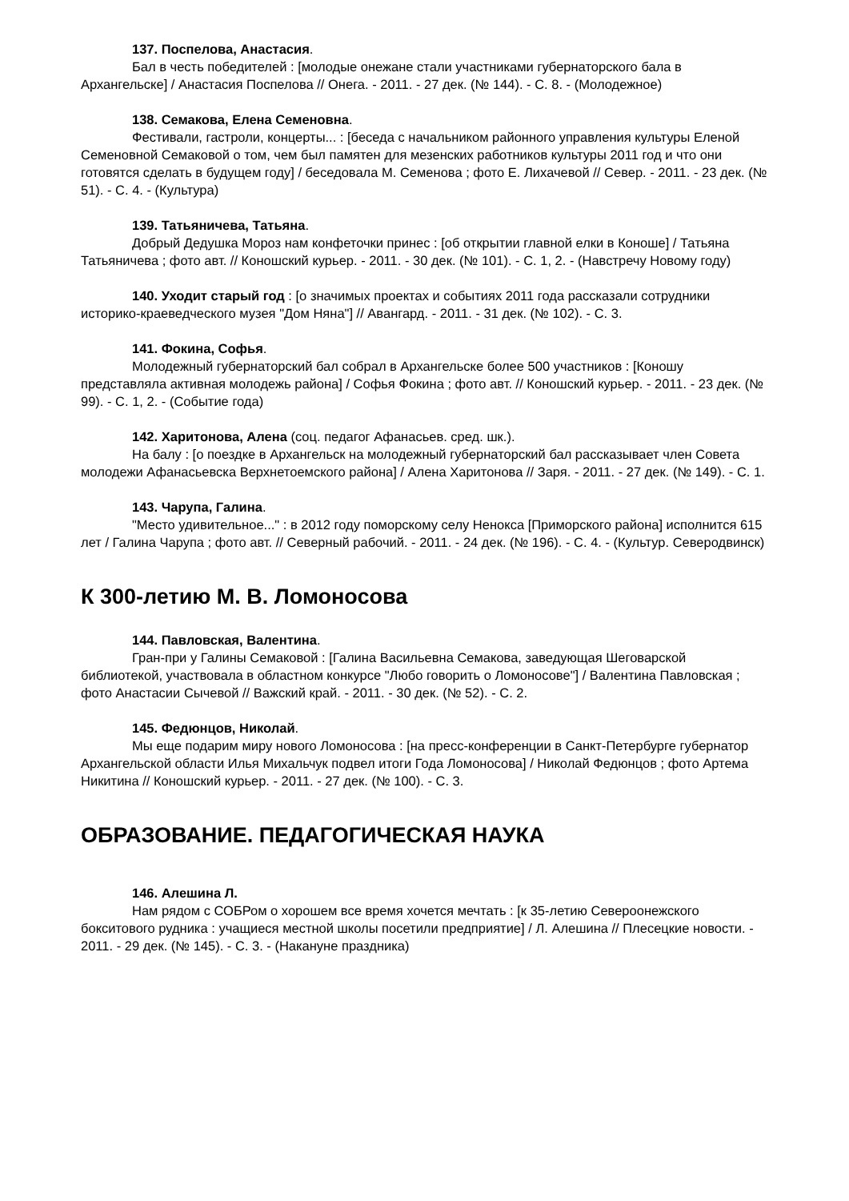137. Поспелова, Анастасия.
Бал в честь победителей : [молодые онежане стали участниками губернаторского бала в Архангельске] / Анастасия Поспелова // Онега. - 2011. - 27 дек. (№ 144). - С. 8. - (Молодежное)
138. Семакова, Елена Семеновна.
Фестивали, гастроли, концерты... : [беседа с начальником районного управления культуры Еленой Семеновной Семаковой о том, чем был памятен для мезенских работников культуры 2011 год и что они готовятся сделать в будущем году] / беседовала М. Семенова ; фото Е. Лихачевой // Север. - 2011. - 23 дек. (№ 51). - С. 4. - (Культура)
139. Татьяничева, Татьяна.
Добрый Дедушка Мороз нам конфеточки принес : [об открытии главной елки в Коноше] / Татьяна Татьяничева ; фото авт. // Коношский курьер. - 2011. - 30 дек. (№ 101). - С. 1, 2. - (Навстречу Новому году)
140. Уходит старый год : [о значимых проектах и событиях 2011 года рассказали сотрудники историко-краеведческого музея "Дом Няна"] // Авангард. - 2011. - 31 дек. (№ 102). - С. 3.
141. Фокина, Софья.
Молодежный губернаторский бал собрал в Архангельске более 500 участников : [Коношу представляла активная молодежь района] / Софья Фокина ; фото авт. // Коношский курьер. - 2011. - 23 дек. (№ 99). - С. 1, 2. - (Событие года)
142. Харитонова, Алена (соц. педагог Афанасьев. сред. шк.).
На балу : [о поездке в Архангельск на молодежный губернаторский бал рассказывает член Совета молодежи Афанасьевска Верхнетоемского района] / Алена Харитонова // Заря. - 2011. - 27 дек. (№ 149). - С. 1.
143. Чарупа, Галина.
"Место удивительное..." : в 2012 году поморскому селу Ненокса [Приморского района] исполнится 615 лет / Галина Чарупа ; фото авт. // Северный рабочий. - 2011. - 24 дек. (№ 196). - С. 4. - (Культур. Северодвинск)
К 300-летию М. В. Ломоносова
144. Павловская, Валентина.
Гран-при у Галины Семаковой : [Галина Васильевна Семакова, заведующая Шеговарской библиотекой, участвовала в областном конкурсе "Любо говорить о Ломоносове"] / Валентина Павловская ; фото Анастасии Сычевой // Важский край. - 2011. - 30 дек. (№ 52). - С. 2.
145. Федюнцов, Николай.
Мы еще подарим миру нового Ломоносова : [на пресс-конференции в Санкт-Петербурге губернатор Архангельской области Илья Михальчук подвел итоги Года Ломоносова] / Николай Федюнцов ; фото Артема Никитина // Коношский курьер. - 2011. - 27 дек. (№ 100). - С. 3.
ОБРАЗОВАНИЕ. ПЕДАГОГИЧЕСКАЯ НАУКА
146. Алешина Л.
Нам рядом с СОБРом о хорошем все время хочется мечтать : [к 35-летию Североонежского бокситового рудника : учащиеся местной школы посетили предприятие] / Л. Алешина // Плесецкие новости. - 2011. - 29 дек. (№ 145). - С. 3. - (Накануне праздника)